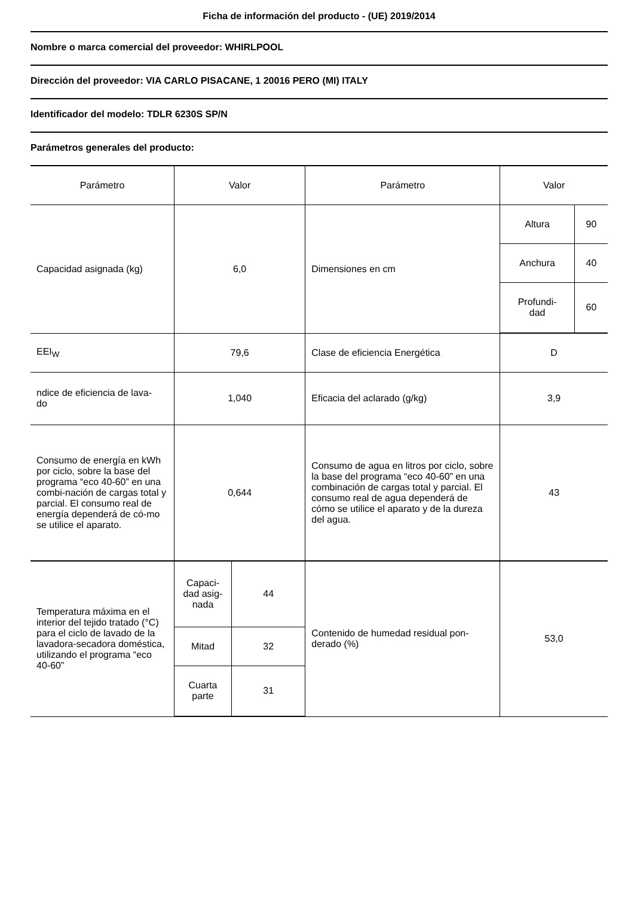Ficha de información del producto - (UE) 2019/2014
Nombre o marca comercial del proveedor: WHIRLPOOL
Dirección del proveedor: VIA CARLO PISACANE, 1 20016 PERO (MI) ITALY
Identificador del modelo: TDLR 6230S SP/N
Parámetros generales del producto:
| Parámetro | Valor | | Parámetro | Valor | |
| Capacidad asignada (kg) | 6,0 | | Dimensiones en cm | Altura | 90 |
| | | | | Anchura | 40 |
| | | | | Profundi- dad | 60 |
| EEI<sub>W</sub> | 79,6 | | Clase de eficiencia Energética | D | |
| ndice de eficiencia de lava- do | 1,040 | | Eficacia del aclarado (g/kg) | 3,9 | |
| Consumo de energía en kWh por ciclo, sobre la base del programa “eco 40-60” en una combi-nación de cargas total y parcial. El consumo real de energía dependerá de có-mo se utilice el aparato. | 0,644 | | Consumo de agua en litros por ciclo, sobre la base del programa “eco 40-60” en una combinación de cargas total y parcial. El consumo real de agua dependerá de cómo se utilice el aparato y de la dureza del agua. | 43 | |
| Temperatura máxima en el interior del tejido tratado (°C) para el ciclo de lavado de la lavadora-secadora doméstica, utilizando el programa “eco 40-60” | Capaci- dad asig- nada | 44 | Contenido de humedad residual pon- derado (%) | 53,0 | |
| | Mitad | 32 | | | |
| | Cuarta parte | 31 | | | |